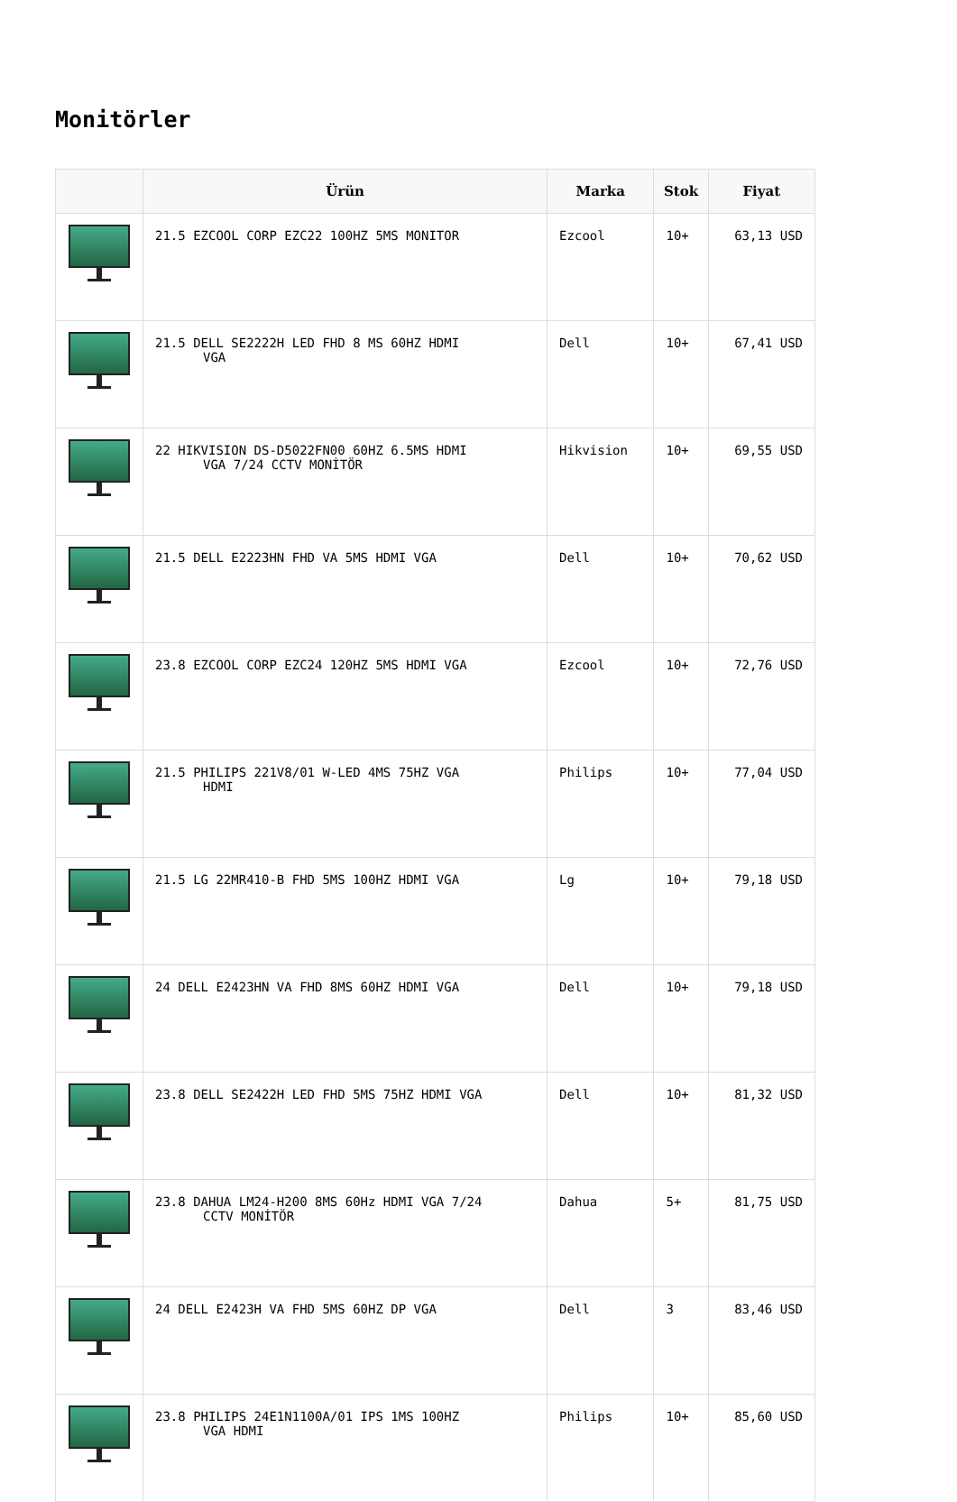Monitörler
| | Ürün | Marka | Stok | Fiyat |
| --- | --- | --- | --- | --- |
| | 21.5 EZCOOL CORP EZC22 100HZ 5MS MONITOR | Ezcool | 10+ | 63,13 USD |
| | 21.5 DELL SE2222H LED FHD 8 MS 60HZ HDMI VGA | Dell | 10+ | 67,41 USD |
| | 22 HIKVISION DS-D5022FN00 60HZ 6.5MS HDMI VGA 7/24 CCTV MONİTÖR | Hikvision | 10+ | 69,55 USD |
| | 21.5 DELL E2223HN FHD VA 5MS HDMI VGA | Dell | 10+ | 70,62 USD |
| | 23.8 EZCOOL CORP EZC24 120HZ 5MS HDMI VGA | Ezcool | 10+ | 72,76 USD |
| | 21.5 PHILIPS 221V8/01 W-LED 4MS 75HZ VGA HDMI | Philips | 10+ | 77,04 USD |
| | 21.5 LG 22MR410-B FHD 5MS 100HZ HDMI VGA | Lg | 10+ | 79,18 USD |
| | 24 DELL E2423HN VA FHD 8MS 60HZ HDMI VGA | Dell | 10+ | 79,18 USD |
| | 23.8 DELL SE2422H LED FHD 5MS 75HZ HDMI VGA | Dell | 10+ | 81,32 USD |
| | 23.8 DAHUA LM24-H200 8MS 60Hz HDMI VGA 7/24 CCTV MONİTÖR | Dahua | 5+ | 81,75 USD |
| | 24 DELL E2423H VA FHD 5MS 60HZ DP VGA | Dell | 3 | 83,46 USD |
| | 23.8 PHILIPS 24E1N1100A/01 IPS 1MS 100HZ VGA HDMI | Philips | 10+ | 85,60 USD |